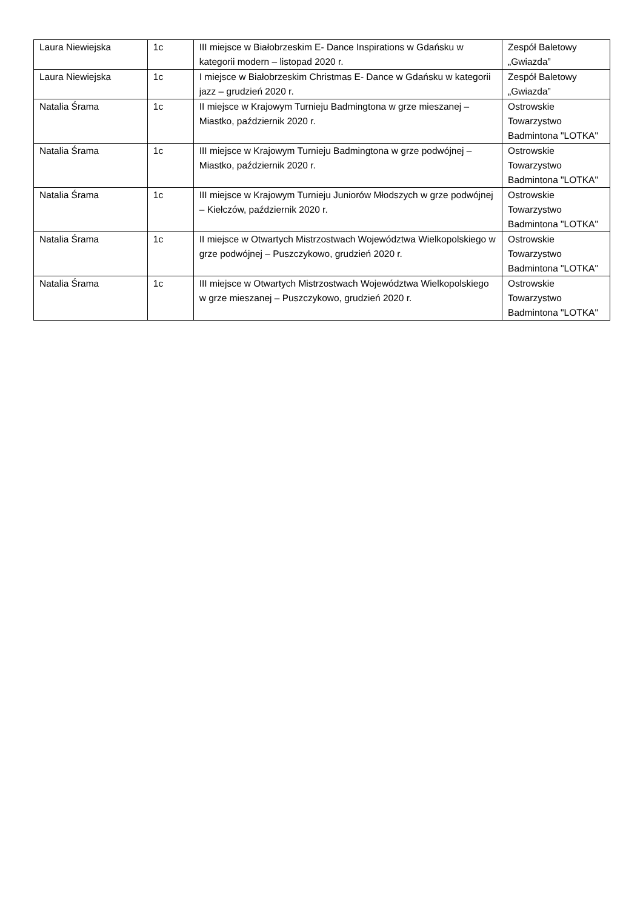| Laura Niewiejska | 1c | III miejsce w Białobrzeskim E- Dance Inspirations w Gdańsku w kategorii modern – listopad 2020 r. | Zespół Baletowy „Gwiazda” |
| Laura Niewiejska | 1c | I miejsce w Białobrzeskim Christmas E- Dance w Gdańsku w kategorii jazz – grudzień 2020 r. | Zespół Baletowy „Gwiazda” |
| Natalia Śrama | 1c | II miejsce w Krajowym Turnieju Badmingtona w grze mieszanej – Miastko, październik 2020 r. | Ostrowskie Towarzystwo Badmintona "LOTKA" |
| Natalia Śrama | 1c | III miejsce w Krajowym Turnieju Badmingtona w grze podwójnej – Miastko, październik 2020 r. | Ostrowskie Towarzystwo Badmintona "LOTKA" |
| Natalia Śrama | 1c | III miejsce w Krajowym Turnieju Juniorów Młodszych w grze podwójnej – Kiełczów, październik 2020 r. | Ostrowskie Towarzystwo Badmintona "LOTKA" |
| Natalia Śrama | 1c | II miejsce w Otwartych Mistrzostwach Województwa Wielkopolskiego w grze podwójnej – Puszczykowo, grudzień 2020 r. | Ostrowskie Towarzystwo Badmintona "LOTKA" |
| Natalia Śrama | 1c | III miejsce w Otwartych Mistrzostwach Województwa Wielkopolskiego w grze mieszanej – Puszczykowo, grudzień 2020 r. | Ostrowskie Towarzystwo Badmintona "LOTKA" |